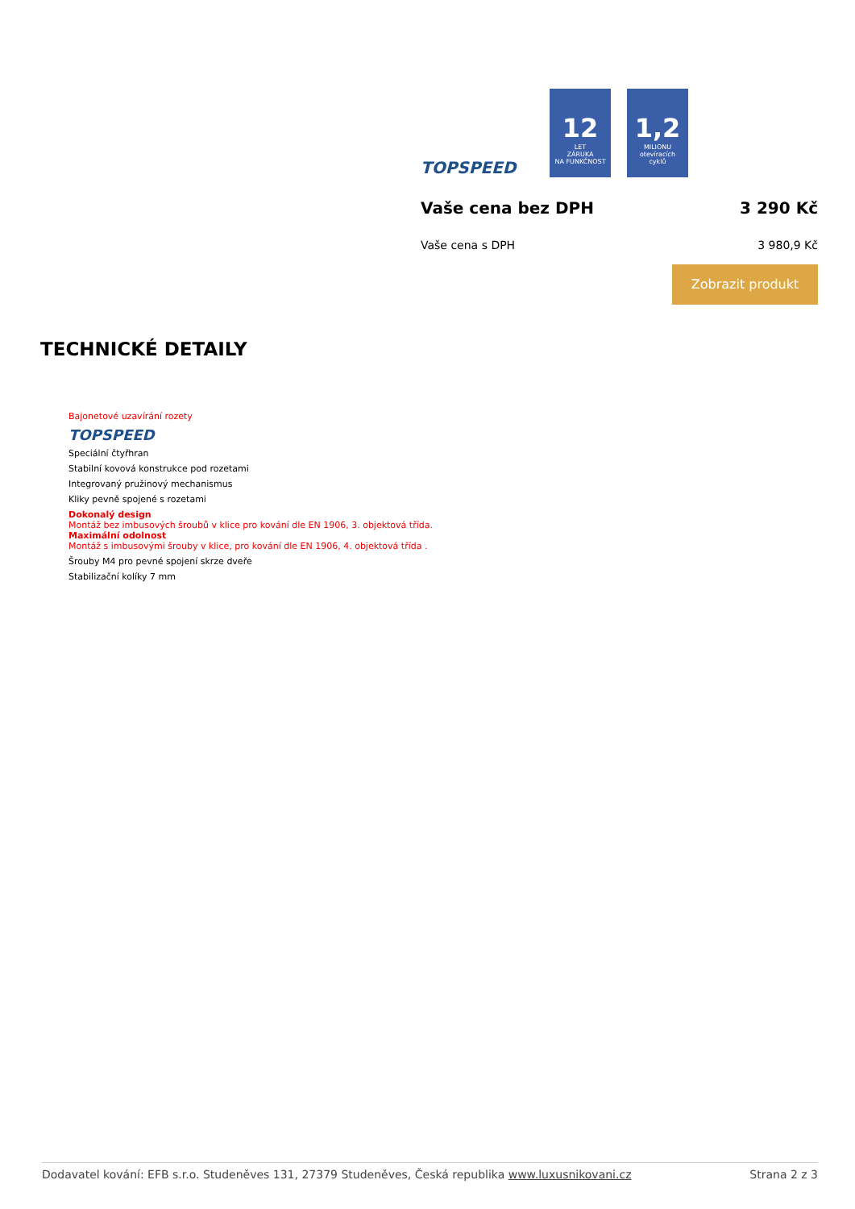TOPSPEED
12
LET
ZÁRUKA
NA FUNKČNOST
1,2
MILIONU
otevíracích
cyklů
Vaše cena bez DPH 3 290 Kč
Vaše cena s DPH 3 980,9 Kč
Zobrazit produkt
TECHNICKÉ DETAILY
Bajonetové uzavírání rozety
TOPSPEED
Speciální čtyřhran
Stabilní kovová konstrukce pod rozetami
Integrovaný pružinový mechanismus
Kliky pevně spojené s rozetami
Dokonalý design
Montáž bez imbusových šroubů v klice pro kování dle EN 1906, 3. objektová třída.
Maximální odolnost
Montáž s imbusovými šrouby v klice, pro kování dle EN 1906, 4. objektová třída .
Šrouby M4 pro pevné spojení skrze dveře
Stabilizační kolíky 7 mm
Dodavatel kování: EFB s.r.o. Studeněves 131, 27379 Studeněves, Česká republika www.luxusnikovani.cz Strana 2 z 3